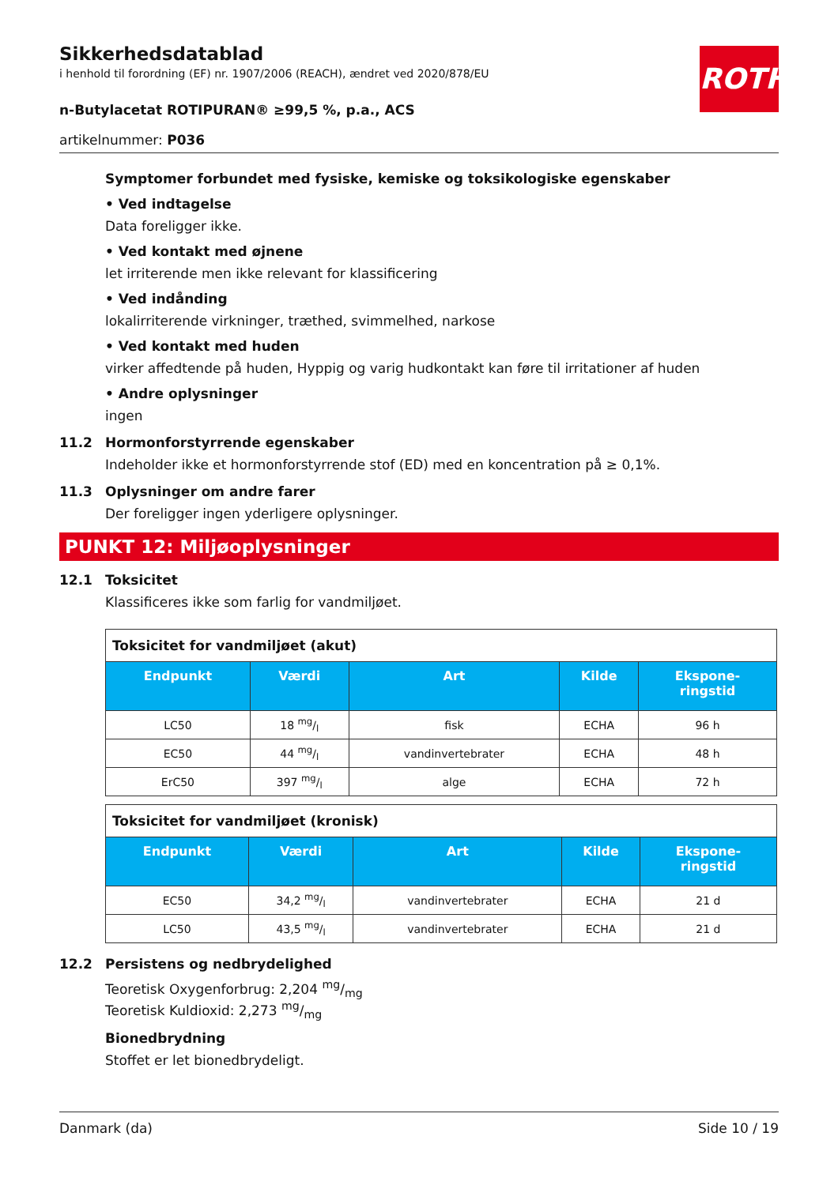ROTH
Sikkerhedsdatablad
i henhold til forordning (EF) nr. 1907/2006 (REACH), ændret ved 2020/878/EU
n-Butylacetat ROTIPURAN® ≥99,5 %, p.a., ACS
artikelnummer: P036
Symptomer forbundet med fysiske, kemiske og toksikologiske egenskaber
• Ved indtagelse
Data foreligger ikke.
• Ved kontakt med øjnene
let irriterende men ikke relevant for klassificering
• Ved indånding
lokalirriterende virkninger, træthed, svimmelhed, narkose
• Ved kontakt med huden
virker affedtende på huden, Hyppig og varig hudkontakt kan føre til irritationer af huden
• Andre oplysninger
ingen
11.2 Hormonforstyrrende egenskaber
Indeholder ikke et hormonforstyrrende stof (ED) med en koncentration på ≥ 0,1%.
11.3 Oplysninger om andre farer
Der foreligger ingen yderligere oplysninger.
PUNKT 12: Miljøoplysninger
12.1 Toksicitet
Klassificeres ikke som farlig for vandmiljøet.
| Toksicitet for vandmiljøet (akut) | | | | |
| Endpunkt | Værdi | Art | Kilde | Ekspone- ringstid |
| LC50 | 18 mg/l | fisk | ECHA | 96 h |
| EC50 | 44 mg/l | vandinvertebrater | ECHA | 48 h |
| ErC50 | 397 mg/l | alge | ECHA | 72 h |
| Toksicitet for vandmiljøet (kronisk) | | | | |
| Endpunkt | Værdi | Art | Kilde | Ekspone- ringstid |
| EC50 | 34,2 mg/l | vandinvertebrater | ECHA | 21 d |
| LC50 | 43,5 mg/l | vandinvertebrater | ECHA | 21 d |
12.2 Persistens og nedbrydelighed
Teoretisk Oxygenforbrug: 2,204 mg/mg
Teoretisk Kuldioxid: 2,273 mg/mg
Bionedbrydning
Stoffet er let bionedbrydeligt.
Danmark (da) Side 10 / 19